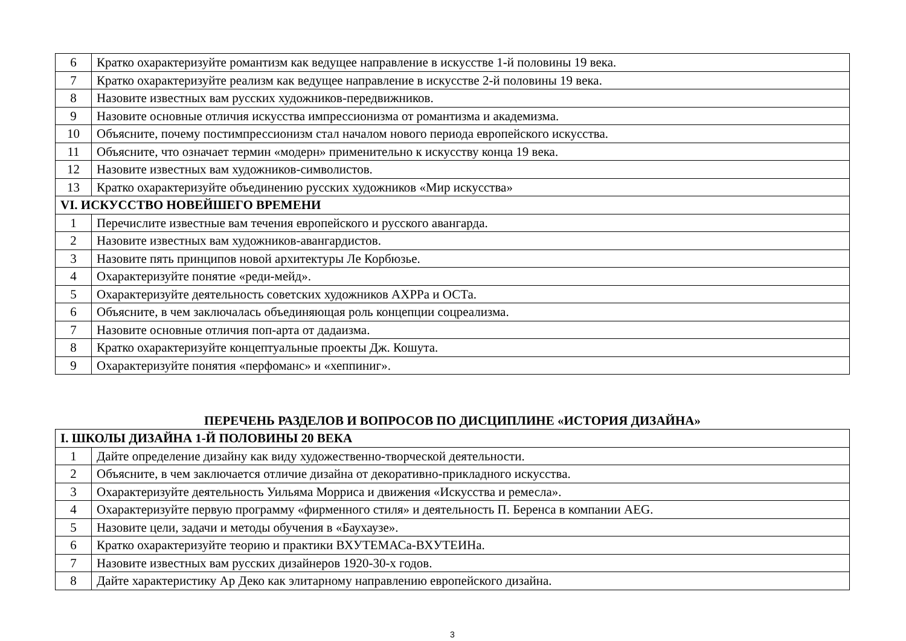| 6 | Кратко охарактеризуйте романтизм как ведущее направление в искусстве 1-й половины 19 века. |
| 7 | Кратко охарактеризуйте реализм как ведущее направление в искусстве 2-й половины 19 века. |
| 8 | Назовите известных вам русских художников-передвижников. |
| 9 | Назовите основные отличия искусства импрессионизма от романтизма и академизма. |
| 10 | Объясните, почему постимпрессионизм стал началом нового периода европейского искусства. |
| 11 | Объясните, что означает термин «модерн» применительно к искусству конца 19 века. |
| 12 | Назовите известных вам художников-символистов. |
| 13 | Кратко охарактеризуйте объединению русских художников «Мир искусства» |
| VI. ИСКУССТВО НОВЕЙШЕГО ВРЕМЕНИ | |
| 1 | Перечислите известные вам течения европейского и русского авангарда. |
| 2 | Назовите известных вам художников-авангардистов. |
| 3 | Назовите пять принципов новой архитектуры Ле Корбюзье. |
| 4 | Охарактеризуйте понятие «реди-мейд». |
| 5 | Охарактеризуйте деятельность советских художников АХРРа и ОСТа. |
| 6 | Объясните, в чем заключалась объединяющая роль концепции соцреализма. |
| 7 | Назовите основные отличия поп-арта от дадаизма. |
| 8 | Кратко охарактеризуйте концептуальные проекты Дж. Кошута. |
| 9 | Охарактеризуйте понятия «перфоманс» и «хеппиниг». |
ПЕРЕЧЕНЬ РАЗДЕЛОВ И ВОПРОСОВ ПО ДИСЦИПЛИНЕ «ИСТОРИЯ ДИЗАЙНА»
| I. ШКОЛЫ ДИЗАЙНА 1-Й ПОЛОВИНЫ 20 ВЕКА | |
| 1 | Дайте определение дизайну как виду художественно-творческой деятельности. |
| 2 | Объясните, в чем заключается отличие дизайна от декоративно-прикладного искусства. |
| 3 | Охарактеризуйте деятельность Уильяма Морриса и движения «Искусства и ремесла». |
| 4 | Охарактеризуйте первую программу «фирменного стиля» и деятельность П. Беренса в компании AEG. |
| 5 | Назовите цели, задачи и методы обучения в «Баухаузе». |
| 6 | Кратко охарактеризуйте теорию и практики ВХУТЕМАСа-ВХУТЕИНа. |
| 7 | Назовите известных вам русских дизайнеров 1920-30-х годов. |
| 8 | Дайте характеристику Ар Деко как элитарному направлению европейского дизайна. |
3